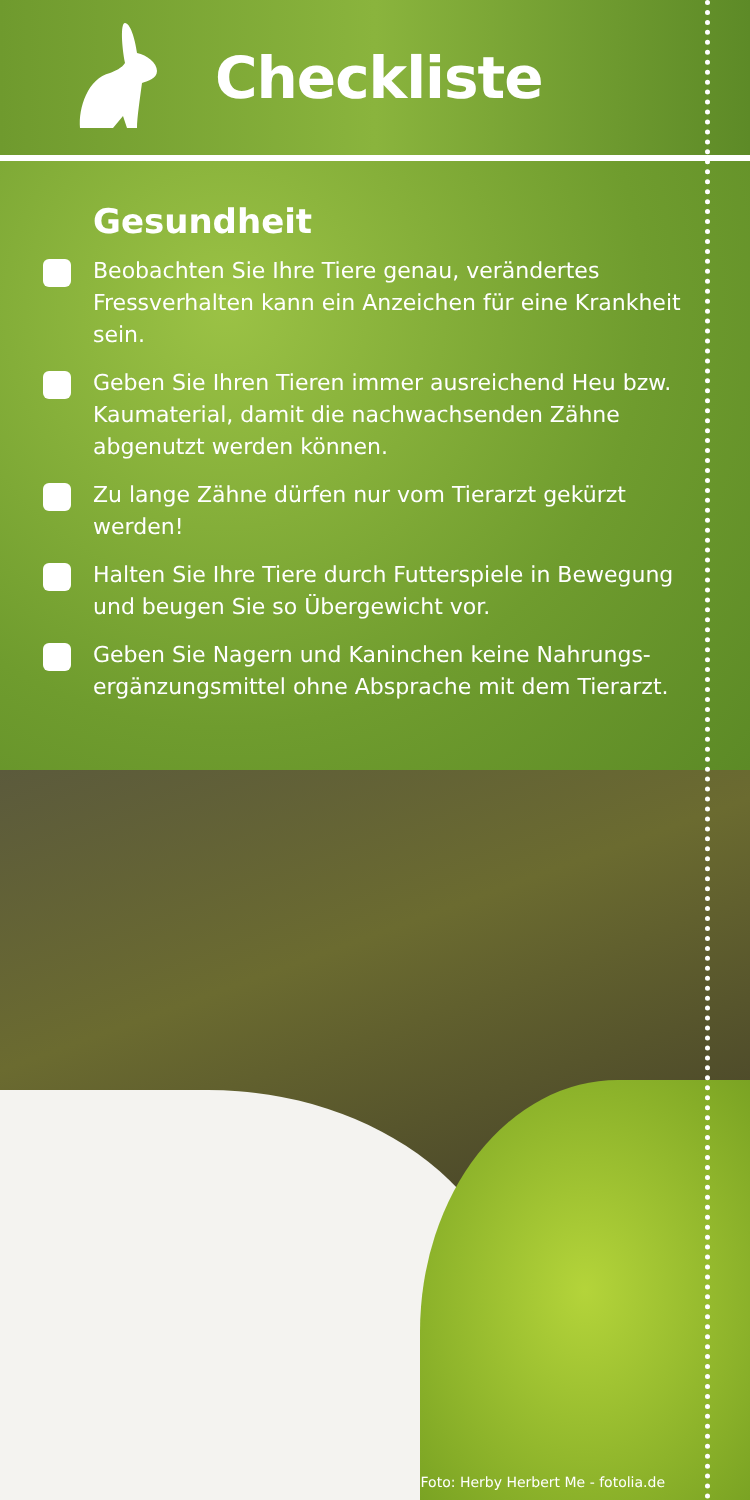Checkliste
Gesundheit
Beobachten Sie Ihre Tiere genau, verändertes Fressverhalten kann ein Anzeichen für eine Krankheit sein.
Geben Sie Ihren Tieren immer ausreichend Heu bzw. Kaumaterial, damit die nachwachsenden Zähne abgenutzt werden können.
Zu lange Zähne dürfen nur vom Tierarzt gekürzt werden!
Halten Sie Ihre Tiere durch Futterspiele in Bewegung und beugen Sie so Übergewicht vor.
Geben Sie Nagern und Kaninchen keine Nahrungs­ergänzungsmittel ohne Absprache mit dem Tierarzt.
Foto: Herby Herbert Me - fotolia.de